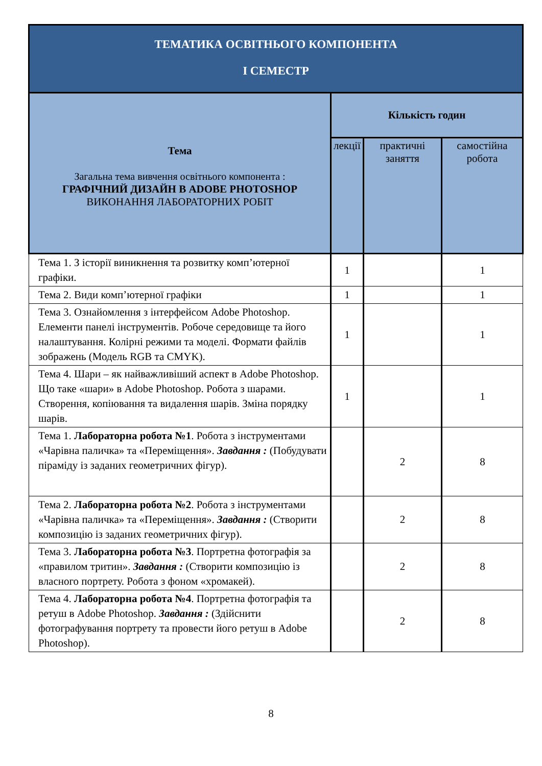| ТЕМАТИКА ОСВІТНЬОГО КОМПОНЕНТА І СЕМЕСТР | | | |
| Тема Загальна тема вивчення освітнього компонента : ГРАФІЧНИЙ ДИЗАЙН В ADOBE PHOTOSHOP ВИКОНАННЯ ЛАБОРАТОРНИХ РОБІТ | Кількість годин | | |
| | лекції | практичні заняття | самостійна робота |
| Тема 1. З історії виникнення та розвитку комп’ютерної графіки. | 1 | | 1 |
| Тема 2. Види комп’ютерної графіки | 1 | | 1 |
| Тема 3. Ознайомлення з інтерфейсом Adobe Photoshop. Елементи панелі інструментів. Робоче середовище та його налаштування. Колірні режими та моделі. Формати файлів зображень (Модель RGB та CMYK). | 1 | | 1 |
| Тема 4. Шари – як найважливіший аспект в Adobe Photoshop. Що таке «шари» в Adobe Photoshop. Робота з шарами. Створення, копіювання та видалення шарів. Зміна порядку шарів. | 1 | | 1 |
| Тема 1. Лабораторна робота №1 . Робота з інструментами «Чарівна паличка» та «Переміщення». Завдання : (Побудувати піраміду із заданих геометричних фігур). | | 2 | 8 |
| Тема 2. Лабораторна робота №2 . Робота з інструментами «Чарівна паличка» та «Переміщення». Завдання : (Створити композицію із заданих геометричних фігур). | | 2 | 8 |
| Тема 3. Лабораторна робота №3 . Портретна фотографія за «правилом тритин». Завдання : (Створити композицію із власного портрету. Робота з фоном «хромакей). | | 2 | 8 |
| Тема 4. Лабораторна робота №4 . Портретна фотографія та ретуш в Adobe Photoshop. Завдання : (Здійснити фотографування портрету та провести його ретуш в Adobe Photoshop). | | 2 | 8 |
8